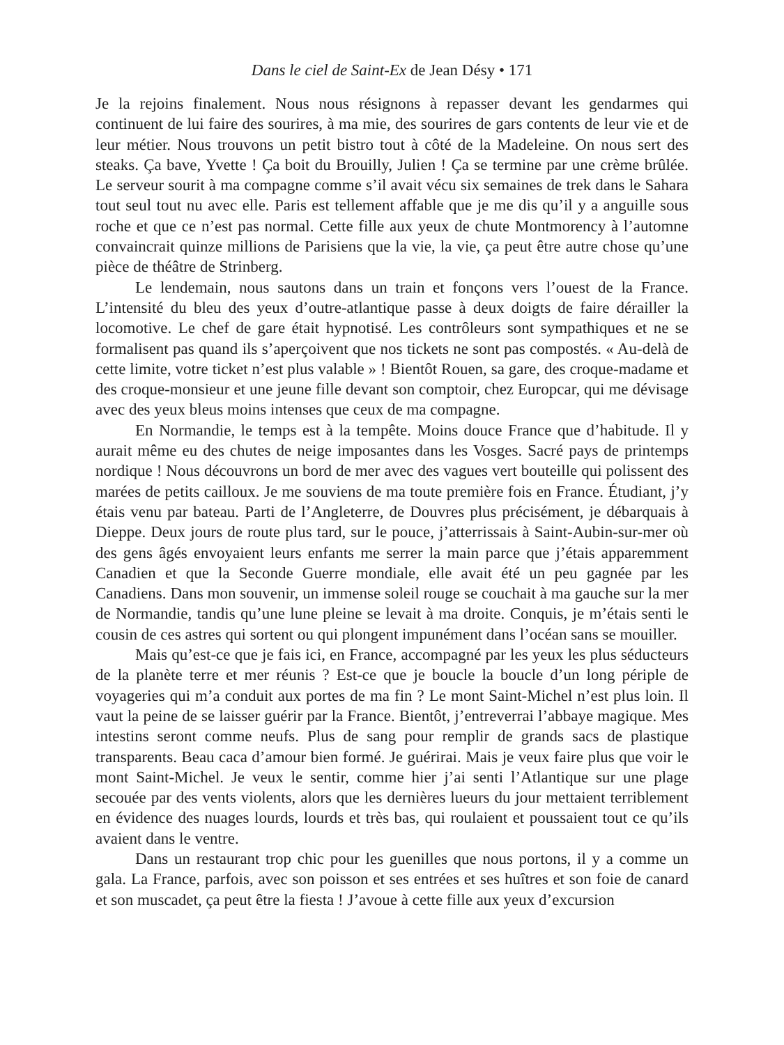Dans le ciel de Saint-Ex de Jean Désy • 171
Je la rejoins finalement. Nous nous résignons à repasser devant les gendarmes qui continuent de lui faire des sourires, à ma mie, des sourires de gars contents de leur vie et de leur métier. Nous trouvons un petit bistro tout à côté de la Madeleine. On nous sert des steaks. Ça bave, Yvette ! Ça boit du Brouilly, Julien ! Ça se termine par une crème brûlée. Le serveur sourit à ma compagne comme s’il avait vécu six semaines de trek dans le Sahara tout seul tout nu avec elle. Paris est tellement affable que je me dis qu’il y a anguille sous roche et que ce n’est pas normal. Cette fille aux yeux de chute Montmorency à l’automne convaincrait quinze millions de Parisiens que la vie, la vie, ça peut être autre chose qu’une pièce de théâtre de Strinberg.
Le lendemain, nous sautons dans un train et fonçons vers l’ouest de la France. L’intensité du bleu des yeux d’outre-atlantique passe à deux doigts de faire dérailler la locomotive. Le chef de gare était hypnotisé. Les contrôleurs sont sympathiques et ne se formalisent pas quand ils s’aperçoivent que nos tickets ne sont pas compostés. « Au-delà de cette limite, votre ticket n’est plus valable » ! Bientôt Rouen, sa gare, des croque-madame et des croque-monsieur et une jeune fille devant son comptoir, chez Europcar, qui me dévisage avec des yeux bleus moins intenses que ceux de ma compagne.
En Normandie, le temps est à la tempête. Moins douce France que d’habitude. Il y aurait même eu des chutes de neige imposantes dans les Vosges. Sacré pays de printemps nordique ! Nous découvrons un bord de mer avec des vagues vert bouteille qui polissent des marées de petits cailloux. Je me souviens de ma toute première fois en France. Étudiant, j’y étais venu par bateau. Parti de l’Angleterre, de Douvres plus précisément, je débarquais à Dieppe. Deux jours de route plus tard, sur le pouce, j’atterrissais à Saint-Aubin-sur-mer où des gens âgés envoyaient leurs enfants me serrer la main parce que j’étais apparemment Canadien et que la Seconde Guerre mondiale, elle avait été un peu gagnée par les Canadiens. Dans mon souvenir, un immense soleil rouge se couchait à ma gauche sur la mer de Normandie, tandis qu’une lune pleine se levait à ma droite. Conquis, je m’étais senti le cousin de ces astres qui sortent ou qui plongent impunément dans l’océan sans se mouiller.
Mais qu’est-ce que je fais ici, en France, accompagné par les yeux les plus séducteurs de la planète terre et mer réunis ? Est-ce que je boucle la boucle d’un long périple de voyageries qui m’a conduit aux portes de ma fin ? Le mont Saint-Michel n’est plus loin. Il vaut la peine de se laisser guérir par la France. Bientôt, j’entreverrai l’abbaye magique. Mes intestins seront comme neufs. Plus de sang pour remplir de grands sacs de plastique transparents. Beau caca d’amour bien formé. Je guérirai. Mais je veux faire plus que voir le mont Saint-Michel. Je veux le sentir, comme hier j’ai senti l’Atlantique sur une plage secouée par des vents violents, alors que les dernières lueurs du jour mettaient terriblement en évidence des nuages lourds, lourds et très bas, qui roulaient et poussaient tout ce qu’ils avaient dans le ventre.
Dans un restaurant trop chic pour les guenilles que nous portons, il y a comme un gala. La France, parfois, avec son poisson et ses entrées et ses huîtres et son foie de canard et son muscadet, ça peut être la fiesta ! J’avoue à cette fille aux yeux d’excursion